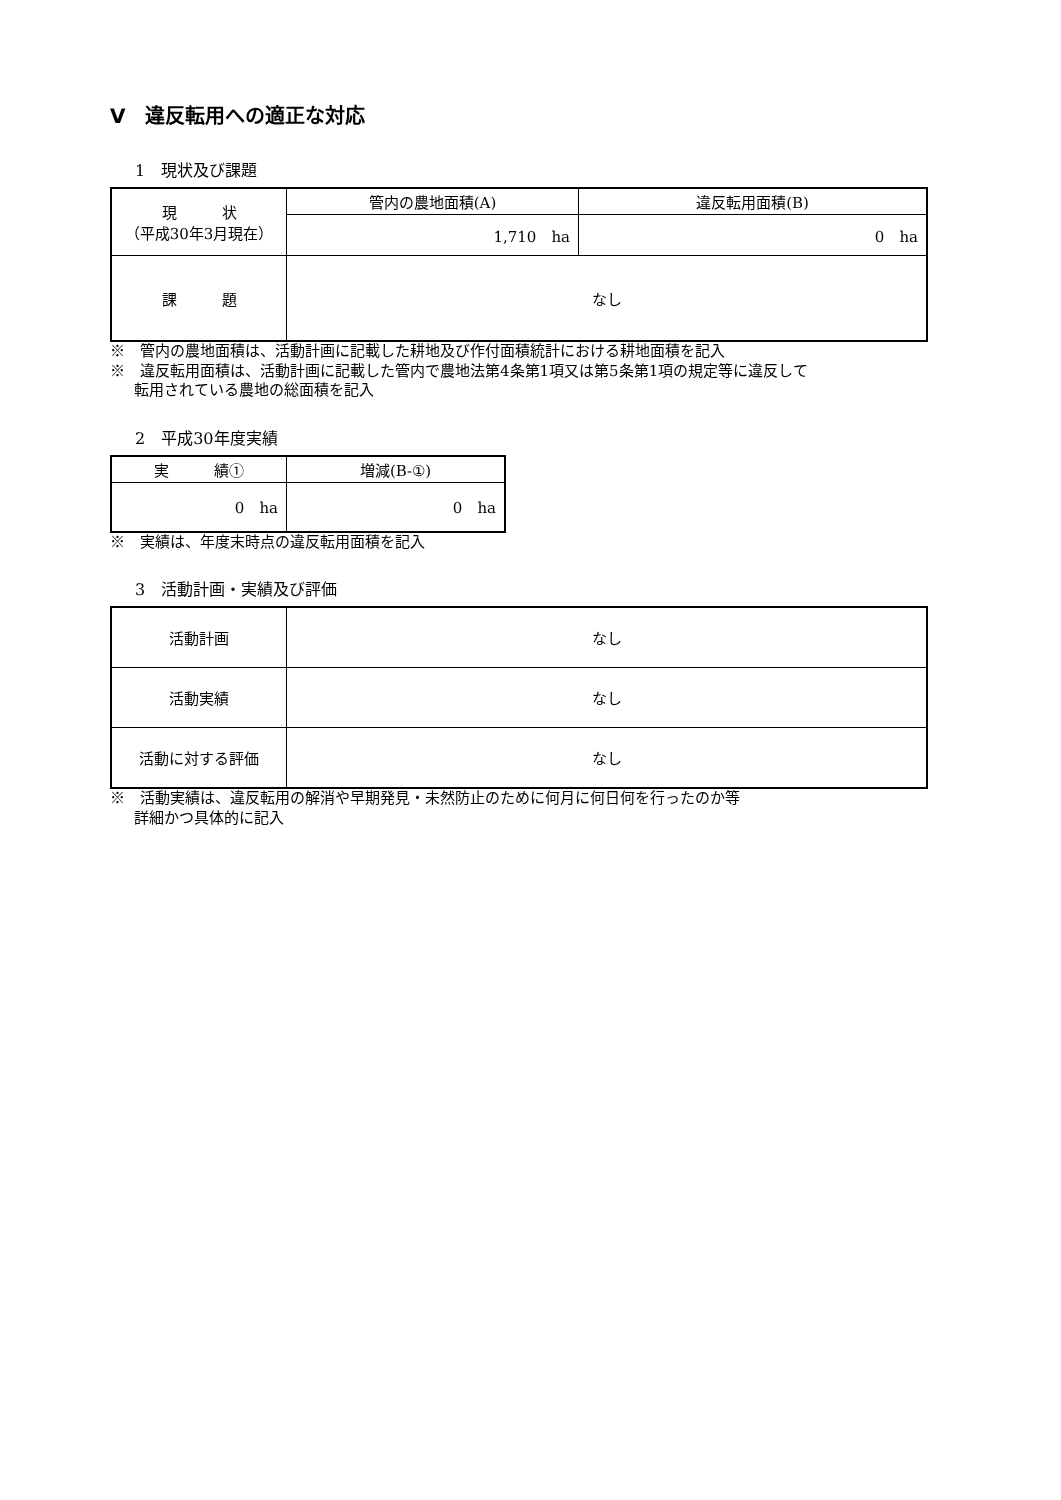Ⅴ　違反転用への適正な対応
1　現状及び課題
| 現 状 （平成30年3月現在） | 管内の農地面積(A) | 違反転用面積(B) |
| | 1,710 ha | 0 ha |
| 課 題 | なし | |
※　管内の農地面積は、活動計画に記載した耕地及び作付面積統計における耕地面積を記入
※　違反転用面積は、活動計画に記載した管内で農地法第4条第1項又は第5条第1項の規定等に違反して
転用されている農地の総面積を記入
2　平成30年度実績
| 実 績① | 増減(B-①) |
| --- | --- |
| 0 ha | 0 ha |
※　実績は、年度末時点の違反転用面積を記入
3　活動計画・実績及び評価
| 活動計画 | なし |
| 活動実績 | なし |
| 活動に対する評価 | なし |
※　活動実績は、違反転用の解消や早期発見・未然防止のために何月に何日何を行ったのか等
詳細かつ具体的に記入